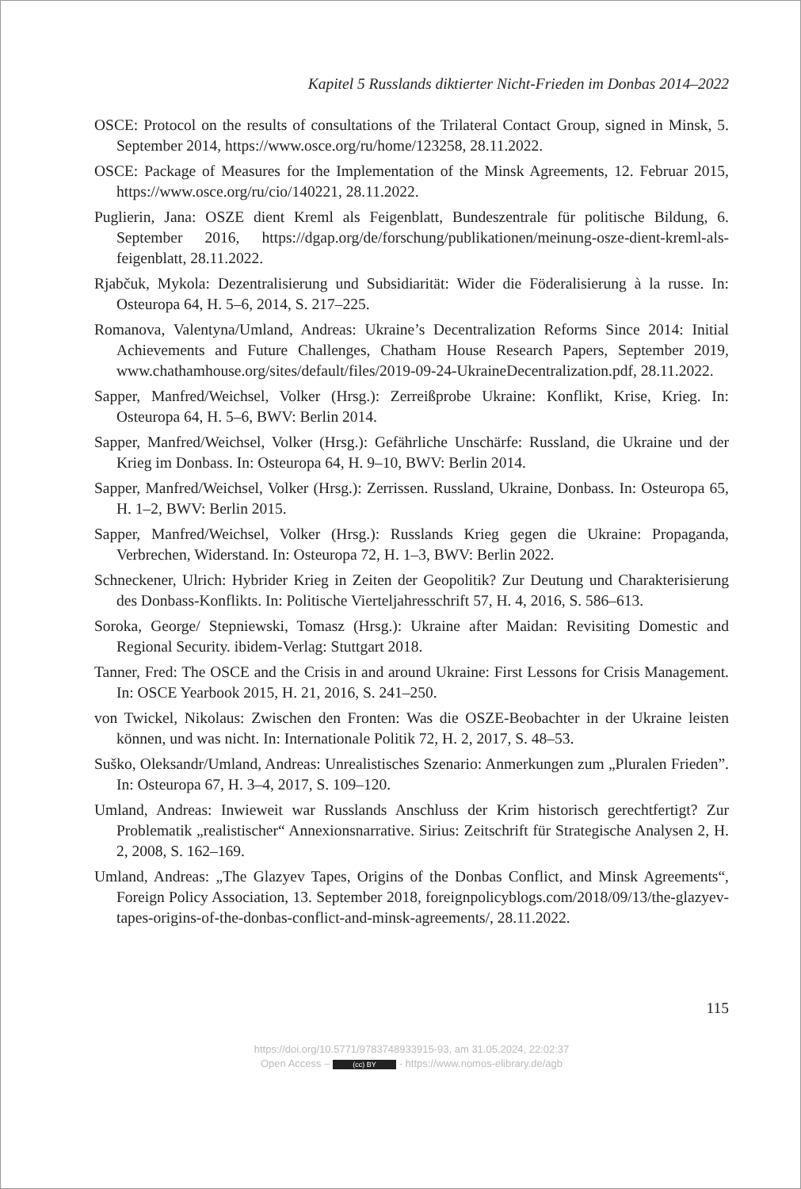Kapitel 5 Russlands diktierter Nicht-Frieden im Donbas 2014–2022
OSCE: Protocol on the results of consultations of the Trilateral Contact Group, signed in Minsk, 5. September 2014, https://www.osce.org/ru/home/123258, 28.11.2022.
OSCE: Package of Measures for the Implementation of the Minsk Agreements, 12. Februar 2015, https://www.osce.org/ru/cio/140221, 28.11.2022.
Puglierin, Jana: OSZE dient Kreml als Feigenblatt, Bundeszentrale für politische Bildung, 6. September 2016, https://dgap.org/de/forschung/publikationen/meinung-osze-dient-kreml-als-feigenblatt, 28.11.2022.
Rjabčuk, Mykola: Dezentralisierung und Subsidiarität: Wider die Föderalisierung à la russe. In: Osteuropa 64, H. 5–6, 2014, S. 217–225.
Romanova, Valentyna/Umland, Andreas: Ukraine’s Decentralization Reforms Since 2014: Initial Achievements and Future Challenges, Chatham House Research Papers, September 2019, www.chathamhouse.org/sites/default/files/2019-09-24-UkraineDecentralization.pdf, 28.11.2022.
Sapper, Manfred/Weichsel, Volker (Hrsg.): Zerreißprobe Ukraine: Konflikt, Krise, Krieg. In: Osteuropa 64, H. 5–6, BWV: Berlin 2014.
Sapper, Manfred/Weichsel, Volker (Hrsg.): Gefährliche Unschärfe: Russland, die Ukraine und der Krieg im Donbass. In: Osteuropa 64, H. 9–10, BWV: Berlin 2014.
Sapper, Manfred/Weichsel, Volker (Hrsg.): Zerrissen. Russland, Ukraine, Donbass. In: Osteuropa 65, H. 1–2, BWV: Berlin 2015.
Sapper, Manfred/Weichsel, Volker (Hrsg.): Russlands Krieg gegen die Ukraine: Propaganda, Verbrechen, Widerstand. In: Osteuropa 72, H. 1–3, BWV: Berlin 2022.
Schneckener, Ulrich: Hybrider Krieg in Zeiten der Geopolitik? Zur Deutung und Charakterisierung des Donbass-Konflikts. In: Politische Vierteljahresschrift 57, H. 4, 2016, S. 586–613.
Soroka, George/ Stepniewski, Tomasz (Hrsg.): Ukraine after Maidan: Revisiting Domestic and Regional Security. ibidem-Verlag: Stuttgart 2018.
Tanner, Fred: The OSCE and the Crisis in and around Ukraine: First Lessons for Crisis Management. In: OSCE Yearbook 2015, H. 21, 2016, S. 241–250.
von Twickel, Nikolaus: Zwischen den Fronten: Was die OSZE-Beobachter in der Ukraine leisten können, und was nicht. In: Internationale Politik 72, H. 2, 2017, S. 48–53.
Suško, Oleksandr/Umland, Andreas: Unrealistisches Szenario: Anmerkungen zum „Pluralen Frieden”. In: Osteuropa 67, H. 3–4, 2017, S. 109–120.
Umland, Andreas: Inwieweit war Russlands Anschluss der Krim historisch gerechtfertigt? Zur Problematik „realistischer“ Annexionsnarrative. Sirius: Zeitschrift für Strategische Analysen 2, H. 2, 2008, S. 162–169.
Umland, Andreas: „The Glazyev Tapes, Origins of the Donbas Conflict, and Minsk Agreements“, Foreign Policy Association, 13. September 2018, foreignpolicyblogs.com/2018/09/13/the-glazyev-tapes-origins-of-the-donbas-conflict-and-minsk-agreements/, 28.11.2022.
115
https://doi.org/10.5771/9783748933915-93, am 31.05.2024, 22:02:37
Open Access – (cc) BY - https://www.nomos-elibrary.de/agb